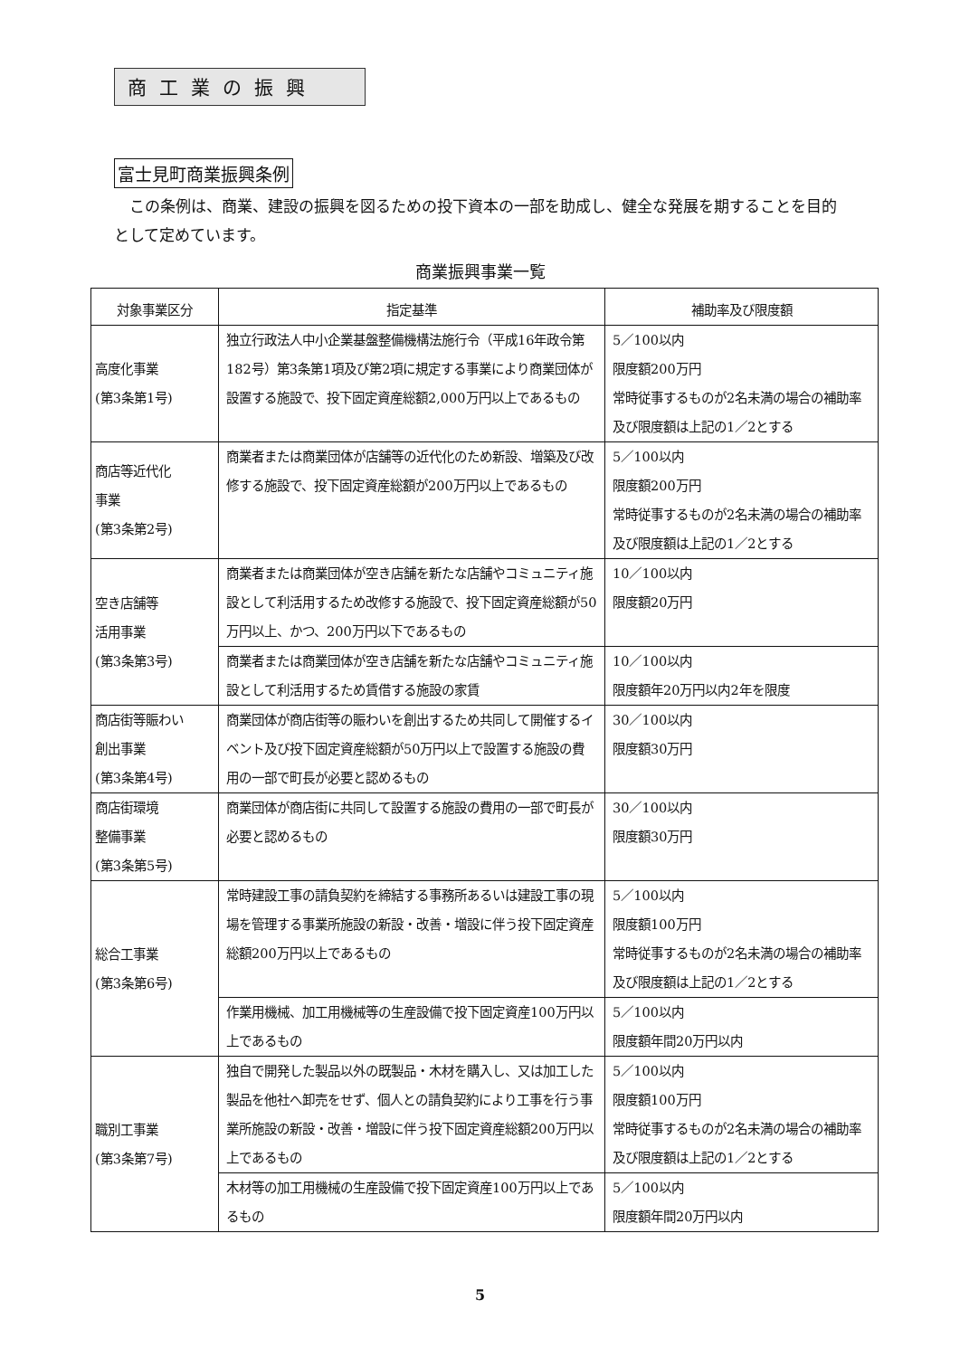商工業の振興
富士見町商業振興条例
この条例は、商業、建設の振興を図るための投下資本の一部を助成し、健全な発展を期することを目的として定めています。
商業振興事業一覧
| 対象事業区分 | 指定基準 | 補助率及び限度額 |
| --- | --- | --- |
| 高度化事業 (第3条第1号) | 独立行政法人中小企業基盤整備機構法施行令（平成16年政令第182号）第3条第1項及び第2項に規定する事業により商業団体が設置する施設で、投下固定資産総額2,000万円以上であるもの | 5／100以内 限度額200万円 常時従事するものが2名未満の場合の補助率及び限度額は上記の1／2とする |
| 商店等近代化 事業 (第3条第2号) | 商業者または商業団体が店舗等の近代化のため新設、増築及び改修する施設で、投下固定資産総額が200万円以上であるもの | 5／100以内 限度額200万円 常時従事するものが2名未満の場合の補助率及び限度額は上記の1／2とする |
| 空き店舗等 活用事業 (第3条第3号) | 商業者または商業団体が空き店舗を新たな店舗やコミュニティ施設として利活用するため改修する施設で、投下固定資産総額が50万円以上、かつ、200万円以下であるもの | 10／100以内 限度額20万円 |
| | 商業者または商業団体が空き店舗を新たな店舗やコミュニティ施設として利活用するため賃借する施設の家賃 | 10／100以内 限度額年20万円以内2年を限度 |
| 商店街等賑わい 創出事業 (第3条第4号) | 商業団体が商店街等の賑わいを創出するため共同して開催するイベント及び投下固定資産総額が50万円以上で設置する施設の費用の一部で町長が必要と認めるもの | 30／100以内 限度額30万円 |
| 商店街環境 整備事業 (第3条第5号) | 商業団体が商店街に共同して設置する施設の費用の一部で町長が必要と認めるもの | 30／100以内 限度額30万円 |
| 総合工事業 (第3条第6号) | 常時建設工事の請負契約を締結する事務所あるいは建設工事の現場を管理する事業所施設の新設・改善・増設に伴う投下固定資産総額200万円以上であるもの | 5／100以内 限度額100万円 常時従事するものが2名未満の場合の補助率及び限度額は上記の1／2とする |
| | 作業用機械、加工用機械等の生産設備で投下固定資産100万円以上であるもの | 5／100以内 限度額年間20万円以内 |
| 職別工事業 (第3条第7号) | 独自で開発した製品以外の既製品・木材を購入し、又は加工した製品を他社へ卸売をせず、個人との請負契約により工事を行う事業所施設の新設・改善・増設に伴う投下固定資産総額200万円以上であるもの | 5／100以内 限度額100万円 常時従事するものが2名未満の場合の補助率及び限度額は上記の1／2とする |
| | 木材等の加工用機械の生産設備で投下固定資産100万円以上であるもの | 5／100以内 限度額年間20万円以内 |
5